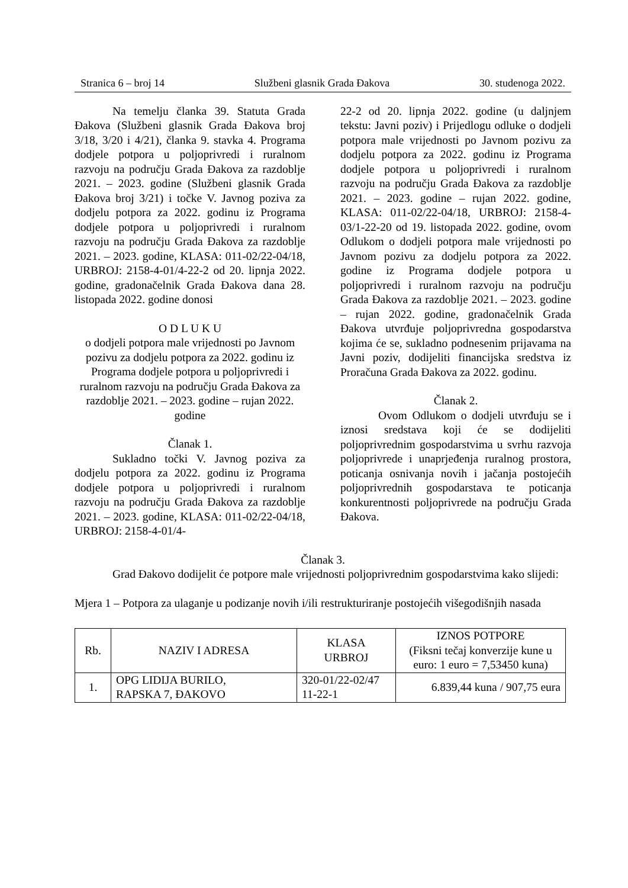Stranica 6 – broj 14 Službeni glasnik Grada Đakova 30. studenoga 2022.
Na temelju članka 39. Statuta Grada Đakova (Službeni glasnik Grada Đakova broj 3/18, 3/20 i 4/21), članka 9. stavka 4. Programa dodjele potpora u poljoprivredi i ruralnom razvoju na području Grada Đakova za razdoblje 2021. – 2023. godine (Službeni glasnik Grada Đakova broj 3/21) i točke V. Javnog poziva za dodjelu potpora za 2022. godinu iz Programa dodjele potpora u poljoprivredi i ruralnom razvoju na području Grada Đakova za razdoblje 2021. – 2023. godine, KLASA: 011-02/22-04/18, URBROJ: 2158-4-01/4-22-2 od 20. lipnja 2022. godine, gradonačelnik Grada Đakova dana 28. listopada 2022. godine donosi
O D L U K U
o dodjeli potpora male vrijednosti po Javnom pozivu za dodjelu potpora za 2022. godinu iz Programa dodjele potpora u poljoprivredi i ruralnom razvoju na području Grada Đakova za razdoblje 2021. – 2023. godine – rujan 2022. godine
Članak 1.
Sukladno točki V. Javnog poziva za dodjelu potpora za 2022. godinu iz Programa dodjele potpora u poljoprivredi i ruralnom razvoju na području Grada Đakova za razdoblje 2021. – 2023. godine, KLASA: 011-02/22-04/18, URBROJ: 2158-4-01/4-
22-2 od 20. lipnja 2022. godine (u daljnjem tekstu: Javni poziv) i Prijedlogu odluke o dodjeli potpora male vrijednosti po Javnom pozivu za dodjelu potpora za 2022. godinu iz Programa dodjele potpora u poljoprivredi i ruralnom razvoju na području Grada Đakova za razdoblje 2021. – 2023. godine – rujan 2022. godine, KLASA: 011-02/22-04/18, URBROJ: 2158-4-03/1-22-20 od 19. listopada 2022. godine, ovom Odlukom o dodjeli potpora male vrijednosti po Javnom pozivu za dodjelu potpora za 2022. godine iz Programa dodjele potpora u poljoprivredi i ruralnom razvoju na području Grada Đakova za razdoblje 2021. – 2023. godine – rujan 2022. godine, gradonačelnik Grada Đakova utvrđuje poljoprivredna gospodarstva kojima će se, sukladno podnesenim prijavama na Javni poziv, dodijeliti financijska sredstva iz Proračuna Grada Đakova za 2022. godinu.
Članak 2.
Ovom Odlukom o dodjeli utvrđuju se i iznosi sredstava koji će se dodijeliti poljoprivrednim gospodarstvima u svrhu razvoja poljoprivrede i unaprjeđenja ruralnog prostora, poticanja osnivanja novih i jačanja postojećih poljoprivrednih gospodarstava te poticanja konkurentnosti poljoprivrede na području Grada Đakova.
Članak 3.
Grad Đakovo dodijelit će potpore male vrijednosti poljoprivrednim gospodarstvima kako slijedi:
Mjera 1 – Potpora za ulaganje u podizanje novih i/ili restrukturiranje postojećih višegodišnjih nasada
| Rb. | NAZIV I ADRESA | KLASA URBROJ | IZNOS POTPORE (Fiksni tečaj konverzije kune u euro: 1 euro = 7,53450 kuna) |
| --- | --- | --- | --- |
| 1. | OPG LIDIJA BURILO, RAPSKA 7, ĐAKOVO | 320-01/22-02/47 11-22-1 | 6.839,44 kuna / 907,75 eura |